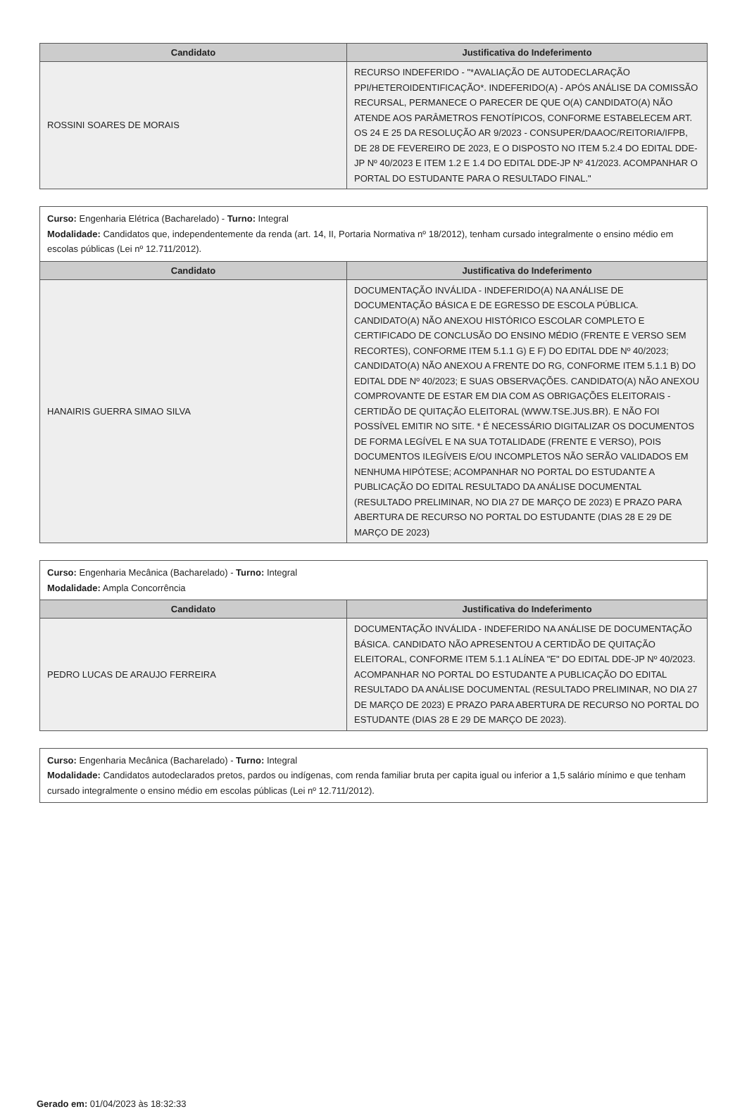| Candidato | Justificativa do Indeferimento |
| --- | --- |
| ROSSINI SOARES DE MORAIS | RECURSO INDEFERIDO - "*AVALIAÇÃO DE AUTODECLARAÇÃO PPI/HETEROIDENTIFICAÇÃO*. INDEFERIDO(A) - APÓS ANÁLISE DA COMISSÃO RECURSAL, PERMANECE O PARECER DE QUE O(A) CANDIDATO(A) NÃO ATENDE AOS PARÂMETROS FENOTÍPICOS, CONFORME ESTABELECEM ART. OS 24 E 25 DA RESOLUÇÃO AR 9/2023 - CONSUPER/DAAOC/REITORIA/IFPB, DE 28 DE FEVEREIRO DE 2023, E O DISPOSTO NO ITEM 5.2.4 DO EDITAL DDE-JP Nº 40/2023 E ITEM 1.2 E 1.4 DO EDITAL DDE-JP Nº 41/2023. ACOMPANHAR O PORTAL DO ESTUDANTE PARA O RESULTADO FINAL." |
| Curso: Engenharia Elétrica (Bacharelado) - Turno: Integral Modalidade: Candidatos que, independentemente da renda (art. 14, II, Portaria Normativa nº 18/2012), tenham cursado integralmente o ensino médio em escolas públicas (Lei nº 12.711/2012). | |
| Candidato | Justificativa do Indeferimento |
| HANAIRIS GUERRA SIMAO SILVA | DOCUMENTAÇÃO INVÁLIDA - INDEFERIDO(A) NA ANÁLISE DE DOCUMENTAÇÃO BÁSICA E DE EGRESSO DE ESCOLA PÚBLICA. CANDIDATO(A) NÃO ANEXOU HISTÓRICO ESCOLAR COMPLETO E CERTIFICADO DE CONCLUSÃO DO ENSINO MÉDIO (FRENTE E VERSO SEM RECORTES), CONFORME ITEM 5.1.1 G) E F) DO EDITAL DDE Nº 40/2023; CANDIDATO(A) NÃO ANEXOU A FRENTE DO RG, CONFORME ITEM 5.1.1 B) DO EDITAL DDE Nº 40/2023; E SUAS OBSERVAÇÕES. CANDIDATO(A) NÃO ANEXOU COMPROVANTE DE ESTAR EM DIA COM AS OBRIGAÇÕES ELEITORAIS - CERTIDÃO DE QUITAÇÃO ELEITORAL (WWW.TSE.JUS.BR). E NÃO FOI POSSÍVEL EMITIR NO SITE. * É NECESSÁRIO DIGITALIZAR OS DOCUMENTOS DE FORMA LEGÍVEL E NA SUA TOTALIDADE (FRENTE E VERSO), POIS DOCUMENTOS ILEGÍVEIS E/OU INCOMPLETOS NÃO SERÃO VALIDADOS EM NENHUMA HIPÓTESE; ACOMPANHAR NO PORTAL DO ESTUDANTE A PUBLICAÇÃO DO EDITAL RESULTADO DA ANÁLISE DOCUMENTAL (RESULTADO PRELIMINAR, NO DIA 27 DE MARÇO DE 2023) E PRAZO PARA ABERTURA DE RECURSO NO PORTAL DO ESTUDANTE (DIAS 28 E 29 DE MARÇO DE 2023) |
| Curso: Engenharia Mecânica (Bacharelado) - Turno: Integral Modalidade: Ampla Concorrência | |
| Candidato | Justificativa do Indeferimento |
| PEDRO LUCAS DE ARAUJO FERREIRA | DOCUMENTAÇÃO INVÁLIDA - INDEFERIDO NA ANÁLISE DE DOCUMENTAÇÃO BÁSICA. CANDIDATO NÃO APRESENTOU A CERTIDÃO DE QUITAÇÃO ELEITORAL, CONFORME ITEM 5.1.1 ALÍNEA "E" DO EDITAL DDE-JP Nº 40/2023. ACOMPANHAR NO PORTAL DO ESTUDANTE A PUBLICAÇÃO DO EDITAL RESULTADO DA ANÁLISE DOCUMENTAL (RESULTADO PRELIMINAR, NO DIA 27 DE MARÇO DE 2023) E PRAZO PARA ABERTURA DE RECURSO NO PORTAL DO ESTUDANTE (DIAS 28 E 29 DE MARÇO DE 2023). |
| Curso: Engenharia Mecânica (Bacharelado) - Turno: Integral Modalidade: Candidatos autodeclarados pretos, pardos ou indígenas, com renda familiar bruta per capita igual ou inferior a 1,5 salário mínimo e que tenham cursado integralmente o ensino médio em escolas públicas (Lei nº 12.711/2012). |
Gerado em: 01/04/2023 às 18:32:33